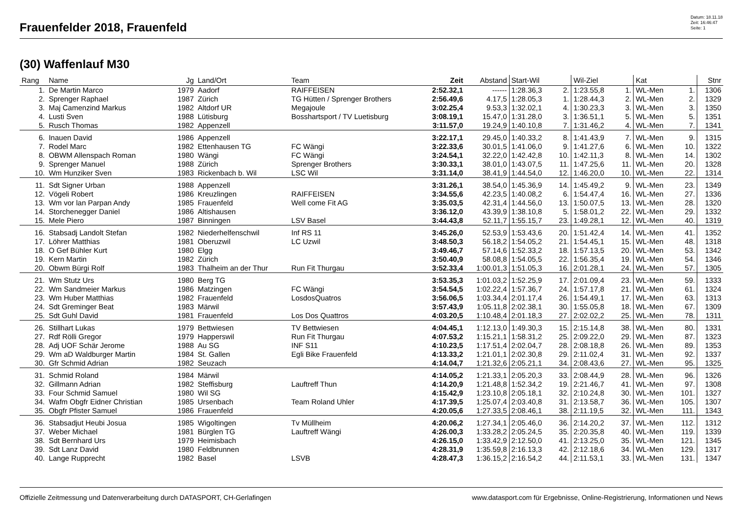Frauenfelder 2018, Frauenfeld
Datum: 18.11.18
Zeit: 16:46:47
Seite: 1
(30) Waffenlauf M30
| Rang | Name | Jg | Land/Ort | Team | Zeit | Abstand | Start-Wil | | Wil-Ziel | | Kat | | Stnr |
| --- | --- | --- | --- | --- | --- | --- | --- | --- | --- | --- | --- | --- | --- |
| 1. | De Martin Marco | 1979 | Aadorf | RAIFFEISEN | 2:52.32,1 | ------ | 1:28.36,3 | 2. | 1:23.55,8 | 1. | WL-Men | 1. | 1306 |
| 2. | Sprenger Raphael | 1987 | Zürich | TG Hütten / Sprenger Brothers | 2:56.49,6 | 4.17,5 | 1:28.05,3 | 1. | 1:28.44,3 | 2. | WL-Men | 2. | 1329 |
| 3. | Maj Camenzind Markus | 1982 | Altdorf UR | Megajoule | 3:02.25,4 | 9.53,3 | 1:32.02,1 | 4. | 1:30.23,3 | 3. | WL-Men | 3. | 1350 |
| 4. | Lusti Sven | 1988 | Lütisburg | Bosshartsport / TV Luetisburg | 3:08.19,1 | 15.47,0 | 1:31.28,0 | 3. | 1:36.51,1 | 5. | WL-Men | 5. | 1351 |
| 5. | Rusch Thomas | 1982 | Appenzell | | 3:11.57,0 | 19.24,9 | 1:40.10,8 | 7. | 1:31.46,2 | 4. | WL-Men | 7. | 1341 |
| 6. | Inauen David | 1986 | Appenzell | | 3:22.17,1 | 29.45,0 | 1:40.33,2 | 8. | 1:41.43,9 | 7. | WL-Men | 9. | 1315 |
| 7. | Rodel Marc | 1982 | Ettenhausen TG | FC Wängi | 3:22.33,6 | 30.01,5 | 1:41.06,0 | 9. | 1:41.27,6 | 6. | WL-Men | 10. | 1322 |
| 8. | OBWM Allenspach Roman | 1980 | Wängi | FC Wängi | 3:24.54,1 | 32.22,0 | 1:42.42,8 | 10. | 1:42.11,3 | 8. | WL-Men | 14. | 1302 |
| 9. | Sprenger Manuel | 1988 | Zürich | Sprenger Brothers | 3:30.33,1 | 38.01,0 | 1:43.07,5 | 11. | 1:47.25,6 | 11. | WL-Men | 20. | 1328 |
| 10. | Wm Hunziker Sven | 1983 | Rickenbach b. Wil | LSC Wil | 3:31.14,0 | 38.41,9 | 1:44.54,0 | 12. | 1:46.20,0 | 10. | WL-Men | 22. | 1314 |
| 11. | Sdt Signer Urban | 1988 | Appenzell | | 3:31.26,1 | 38.54,0 | 1:45.36,9 | 14. | 1:45.49,2 | 9. | WL-Men | 23. | 1349 |
| 12. | Vögeli Robert | 1986 | Kreuzlingen | RAIFFEISEN | 3:34.55,6 | 42.23,5 | 1:40.08,2 | 6. | 1:54.47,4 | 16. | WL-Men | 27. | 1336 |
| 13. | Wm vor lan Parpan Andy | 1985 | Frauenfeld | Well come Fit AG | 3:35.03,5 | 42.31,4 | 1:44.56,0 | 13. | 1:50.07,5 | 13. | WL-Men | 28. | 1320 |
| 14. | Storchenegger Daniel | 1986 | Altishausen | | 3:36.12,0 | 43.39,9 | 1:38.10,8 | 5. | 1:58.01,2 | 22. | WL-Men | 29. | 1332 |
| 15. | Mele Piero | 1987 | Binningen | LSV Basel | 3:44.43,8 | 52.11,7 | 1:55.15,7 | 23. | 1:49.28,1 | 12. | WL-Men | 40. | 1319 |
| 16. | Stabsadj Landolt Stefan | 1982 | Niederhelfenschwil | Inf RS 11 | 3:45.26,0 | 52.53,9 | 1:53.43,6 | 20. | 1:51.42,4 | 14. | WL-Men | 41. | 1352 |
| 17. | Löhrer Matthias | 1981 | Oberuzwil | LC Uzwil | 3:48.50,3 | 56.18,2 | 1:54.05,2 | 21. | 1:54.45,1 | 15. | WL-Men | 48. | 1318 |
| 18. | O Gef Bühler Kurt | 1980 | Elgg | | 3:49.46,7 | 57.14,6 | 1:52.33,2 | 18. | 1:57.13,5 | 20. | WL-Men | 53. | 1342 |
| 19. | Kern Martin | 1982 | Zürich | | 3:50.40,9 | 58.08,8 | 1:54.05,5 | 22. | 1:56.35,4 | 19. | WL-Men | 54. | 1346 |
| 20. | Obwm Bürgi Rolf | 1983 | Thalheim an der Thur | Run Fit Thurgau | 3:52.33,4 | 1:00.01,3 | 1:51.05,3 | 16. | 2:01.28,1 | 24. | WL-Men | 57. | 1305 |
| 21. | Wm Stutz Urs | 1980 | Berg TG | | 3:53.35,3 | 1:01.03,2 | 1:52.25,9 | 17. | 2:01.09,4 | 23. | WL-Men | 59. | 1333 |
| 22. | Wm Sandmeier Markus | 1986 | Matzingen | FC Wängi | 3:54.54,5 | 1:02.22,4 | 1:57.36,7 | 24. | 1:57.17,8 | 21. | WL-Men | 61. | 1324 |
| 23. | Wm Huber Matthias | 1982 | Frauenfeld | LosdosQuatros | 3:56.06,5 | 1:03.34,4 | 2:01.17,4 | 26. | 1:54.49,1 | 17. | WL-Men | 63. | 1313 |
| 24. | Sdt Greminger Beat | 1983 | Märwil | | 3:57.43,9 | 1:05.11,8 | 2:02.38,1 | 30. | 1:55.05,8 | 18. | WL-Men | 67. | 1309 |
| 25. | Sdt Guhl David | 1981 | Frauenfeld | Los Dos Quattros | 4:03.20,5 | 1:10.48,4 | 2:01.18,3 | 27. | 2:02.02,2 | 25. | WL-Men | 78. | 1311 |
| 26. | Stillhart Lukas | 1979 | Bettwiesen | TV Bettwiesen | 4:04.45,1 | 1:12.13,0 | 1:49.30,3 | 15. | 2:15.14,8 | 38. | WL-Men | 80. | 1331 |
| 27. | Rdf Rölli Gregor | 1979 | Happerswil | Run Fit Thurgau | 4:07.53,2 | 1:15.21,1 | 1:58.31,2 | 25. | 2:09.22,0 | 29. | WL-Men | 87. | 1323 |
| 28. | Adj UOF Schär Jerome | 1988 | Au SG | INF S11 | 4:10.23,5 | 1:17.51,4 | 2:02.04,7 | 28. | 2:08.18,8 | 26. | WL-Men | 89. | 1353 |
| 29. | Wm aD Waldburger Martin | 1984 | St. Gallen | Egli Bike Frauenfeld | 4:13.33,2 | 1:21.01,1 | 2:02.30,8 | 29. | 2:11.02,4 | 31. | WL-Men | 92. | 1337 |
| 30. | Gfr Schmid Adrian | 1982 | Seuzach | | 4:14.04,7 | 1:21.32,6 | 2:05.21,1 | 34. | 2:08.43,6 | 27. | WL-Men | 95. | 1325 |
| 31. | Schmid Roland | 1984 | Märwil | | 4:14.05,2 | 1:21.33,1 | 2:05.20,3 | 33. | 2:08.44,9 | 28. | WL-Men | 96. | 1326 |
| 32. | Gillmann Adrian | 1982 | Steffisburg | Lauftreff Thun | 4:14.20,9 | 1:21.48,8 | 1:52.34,2 | 19. | 2:21.46,7 | 41. | WL-Men | 97. | 1308 |
| 33. | Four Schmid Samuel | 1980 | Wil SG | | 4:15.42,9 | 1:23.10,8 | 2:05.18,1 | 32. | 2:10.24,8 | 30. | WL-Men | 101. | 1327 |
| 34. | Wafm Obgfr Eidner Christian | 1985 | Ursenbach | Team Roland Uhler | 4:17.39,5 | 1:25.07,4 | 2:03.40,8 | 31. | 2:13.58,7 | 36. | WL-Men | 105. | 1307 |
| 35. | Obgfr Pfister Samuel | 1986 | Frauenfeld | | 4:20.05,6 | 1:27.33,5 | 2:08.46,1 | 38. | 2:11.19,5 | 32. | WL-Men | 111. | 1343 |
| 36. | Stabsadjut Heubi Josua | 1985 | Wigoltingen | Tv Müllheim | 4:20.06,2 | 1:27.34,1 | 2:05.46,0 | 36. | 2:14.20,2 | 37. | WL-Men | 112. | 1312 |
| 37. | Weber Michael | 1981 | Bürglen TG | Lauftreff Wängi | 4:26.00,3 | 1:33.28,2 | 2:05.24,5 | 35. | 2:20.35,8 | 40. | WL-Men | 119. | 1339 |
| 38. | Sdt Bernhard Urs | 1979 | Heimisbach | | 4:26.15,0 | 1:33.42,9 | 2:12.50,0 | 41. | 2:13.25,0 | 35. | WL-Men | 121. | 1345 |
| 39. | Sdt Lanz David | 1980 | Feldbrunnen | | 4:28.31,9 | 1:35.59,8 | 2:16.13,3 | 42. | 2:12.18,6 | 34. | WL-Men | 129. | 1317 |
| 40. | Lange Rupprecht | 1982 | Basel | LSVB | 4:28.47,3 | 1:36.15,2 | 2:16.54,2 | 44. | 2:11.53,1 | 33. | WL-Men | 131. | 1347 |
Offizielle Zeitmessung und Datenverarbeitung durch DATASPORT, CH-Gerlafingen www.datasport.com für Ergebnisse, Online-Registrierung, Informationen und News